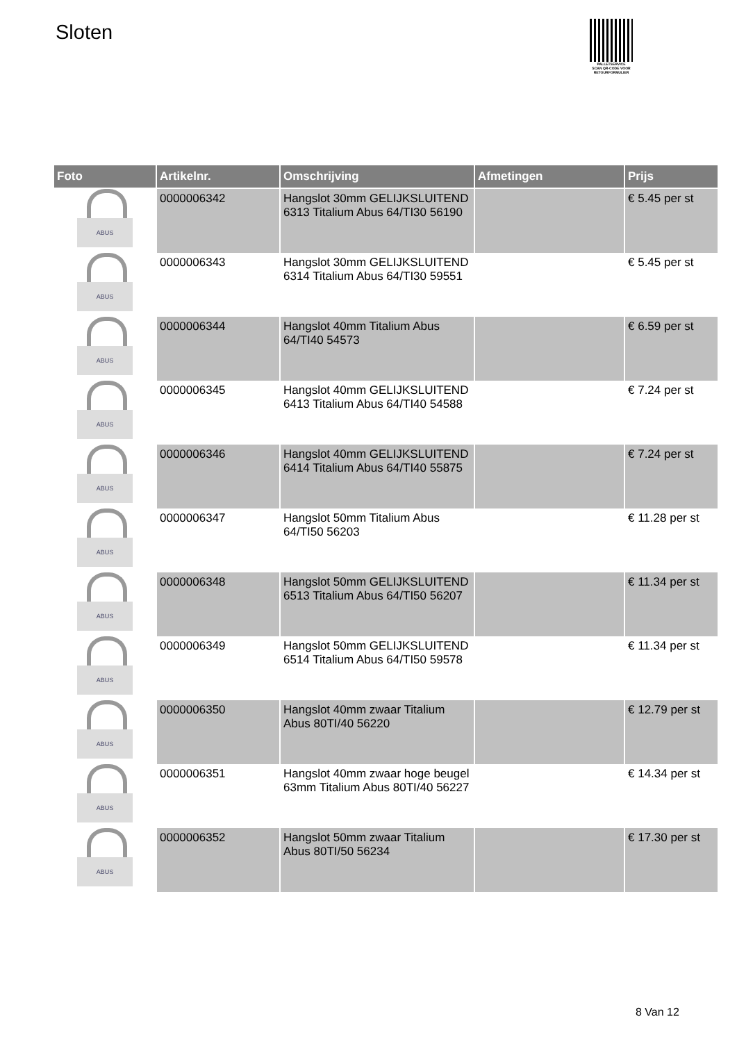Sloten
PALLETSERVICE
SCAN QR-CODE VOOR
RETOURFORMULIER
| Foto | Artikelnr. | Omschrijving | Afmetingen | Prijs |
| --- | --- | --- | --- | --- |
| | 0000006342 | Hangslot 30mm GELIJKSLUITEND 6313 Titalium Abus 64/TI30 56190 | | € 5.45 per st |
| | 0000006343 | Hangslot 30mm GELIJKSLUITEND 6314 Titalium Abus 64/TI30 59551 | | € 5.45 per st |
| | 0000006344 | Hangslot 40mm Titalium Abus 64/TI40 54573 | | € 6.59 per st |
| | 0000006345 | Hangslot 40mm GELIJKSLUITEND 6413 Titalium Abus 64/TI40 54588 | | € 7.24 per st |
| | 0000006346 | Hangslot 40mm GELIJKSLUITEND 6414 Titalium Abus 64/TI40 55875 | | € 7.24 per st |
| | 0000006347 | Hangslot 50mm Titalium Abus 64/TI50 56203 | | € 11.28 per st |
| | 0000006348 | Hangslot 50mm GELIJKSLUITEND 6513 Titalium Abus 64/TI50 56207 | | € 11.34 per st |
| | 0000006349 | Hangslot 50mm GELIJKSLUITEND 6514 Titalium Abus 64/TI50 59578 | | € 11.34 per st |
| | 0000006350 | Hangslot 40mm zwaar Titalium Abus 80TI/40 56220 | | € 12.79 per st |
| | 0000006351 | Hangslot 40mm zwaar hoge beugel 63mm Titalium Abus 80TI/40 56227 | | € 14.34 per st |
| | 0000006352 | Hangslot 50mm zwaar Titalium Abus 80TI/50 56234 | | € 17.30 per st |
8 Van 12